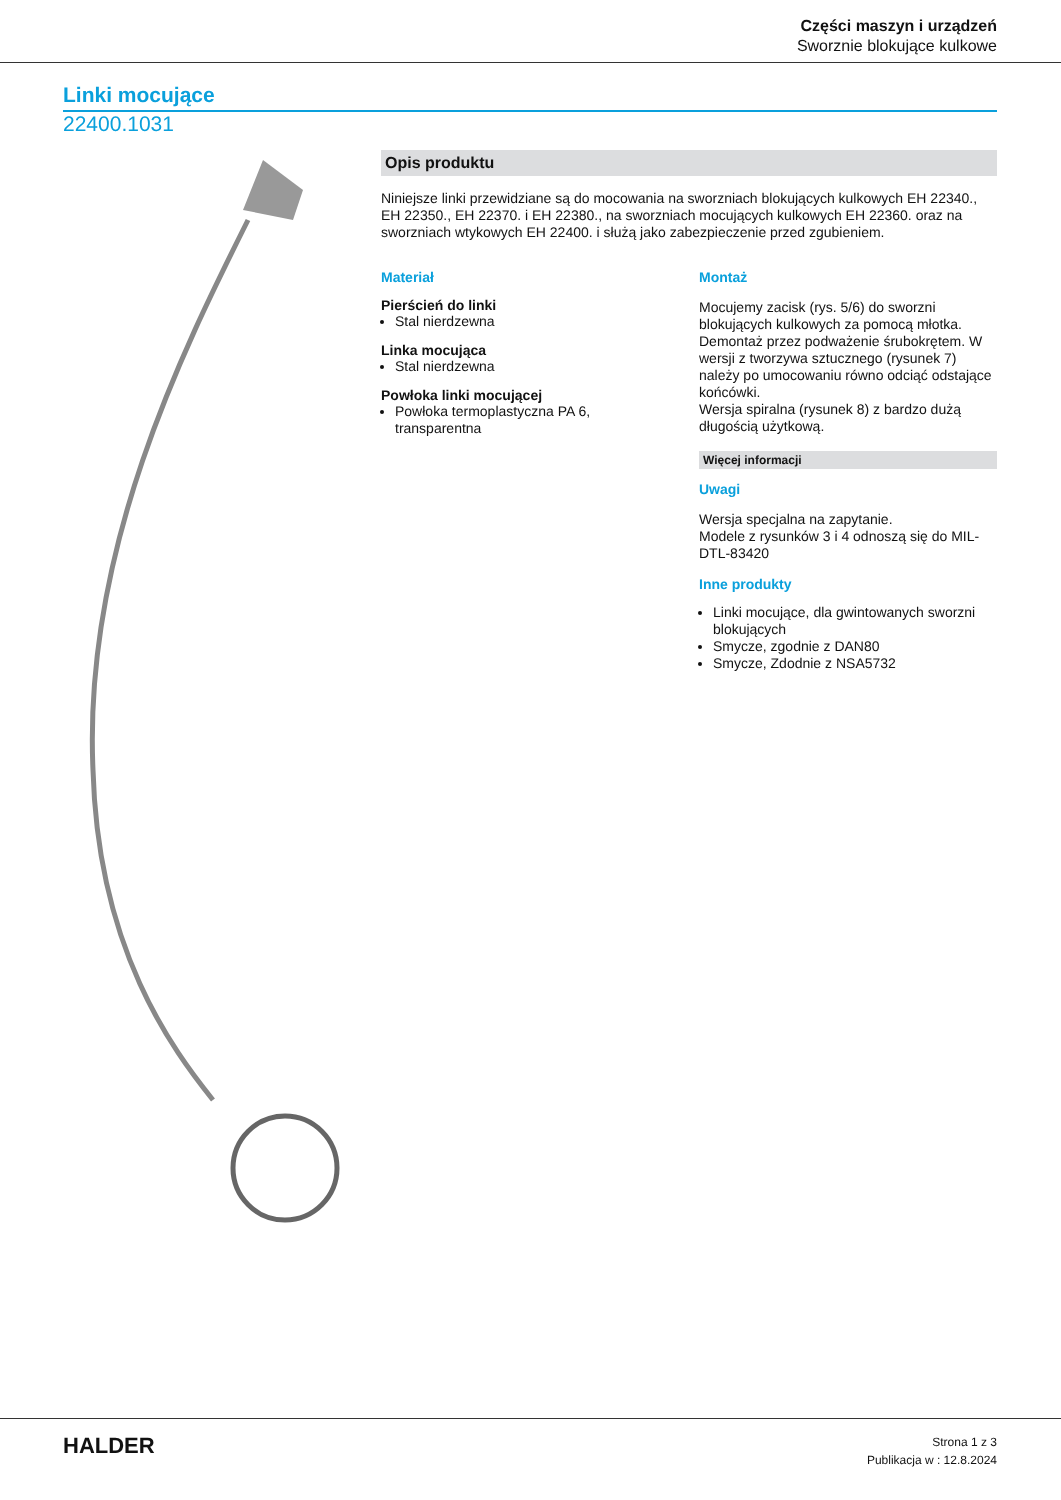Części maszyn i urządzeń
Sworznie blokujące kulkowe
Linki mocujące
22400.1031
Opis produktu
Niniejsze linki przewidziane są do mocowania na sworzniach blokujących kulkowych EH 22340., EH 22350., EH 22370. i EH 22380., na sworzniach mocujących kulkowych EH 22360. oraz na sworzniach wtykowych EH 22400. i służą jako zabezpieczenie przed zgubieniem.
Materiał
Pierścień do linki
Stal nierdzewna
Linka mocująca
Stal nierdzewna
Powłoka linki mocującej
Powłoka termoplastyczna PA 6, transparentna
Montaż
Mocujemy zacisk (rys. 5/6) do sworzni blokujących kulkowych za pomocą młotka. Demontaż przez podważenie śrubokrętem. W wersji z tworzywa sztucznego (rysunek 7) należy po umocowaniu równo odciąć odstające końcówki.
Wersja spiralna (rysunek 8) z bardzo dużą długością użytkową.
Więcej informacji
Uwagi
Wersja specjalna na zapytanie.
Modele z rysunków 3 i 4 odnoszą się do MIL-DTL-83420
Inne produkty
Linki mocujące, dla gwintowanych sworzni blokujących
Smycze, zgodnie z DAN80
Smycze, Zdodnie z NSA5732
HALDER
Strona 1 z 3
Publikacja w : 12.8.2024